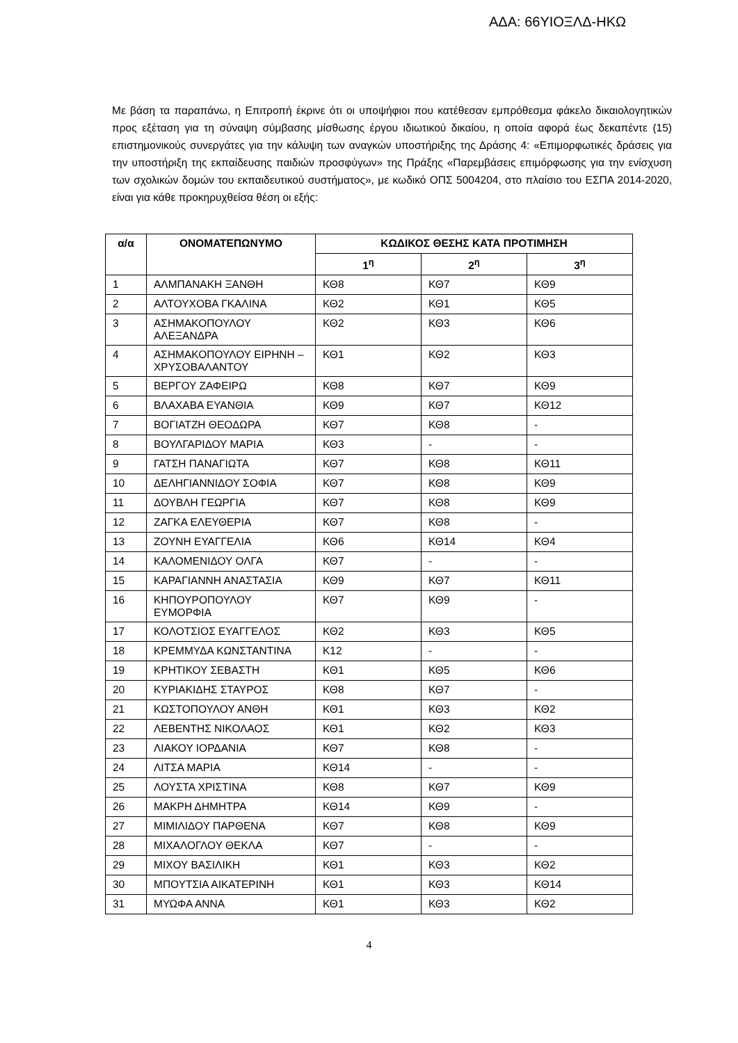ΑΔΑ: 66ΥΙΟΞΛΔ-ΗΚΩ
Με βάση τα παραπάνω, η Επιτροπή έκρινε ότι οι υποψήφιοι που κατέθεσαν εμπρόθεσμα φάκελο δικαιολογητικών προς εξέταση για τη σύναψη σύμβασης μίσθωσης έργου ιδιωτικού δικαίου, η οποία αφορά έως δεκαπέντε (15) επιστημονικούς συνεργάτες για την κάλυψη των αναγκών υποστήριξης της Δράσης 4: «Επιμορφωτικές δράσεις για την υποστήριξη της εκπαίδευσης παιδιών προσφύγων» της Πράξης «Παρεμβάσεις επιμόρφωσης για την ενίσχυση των σχολικών δομών του εκπαιδευτικού συστήματος», με κωδικό ΟΠΣ 5004204, στο πλαίσιο του ΕΣΠΑ 2014-2020, είναι για κάθε προκηρυχθείσα θέση οι εξής:
| α/α | ΟΝΟΜΑΤΕΠΩΝΥΜΟ | ΚΩΔΙΚΟΣ ΘΕΣΗΣ ΚΑΤΑ ΠΡΟΤΙΜΗΣΗ | | |
| --- | --- | --- | --- | --- |
| | | 1<sup>η</sup> | 2<sup>η</sup> | 3<sup>η</sup> |
| 1 | ΑΛΜΠΑΝΑΚΗ ΞΑΝΘΗ | ΚΘ8 | ΚΘ7 | ΚΘ9 |
| 2 | ΑΛΤΟΥΧΟΒΑ ΓΚΑΛΙΝΑ | ΚΘ2 | ΚΘ1 | ΚΘ5 |
| 3 | ΑΣΗΜΑΚΟΠΟΥΛΟΥ ΑΛΕΞΑΝΔΡΑ | ΚΘ2 | ΚΘ3 | ΚΘ6 |
| 4 | ΑΣΗΜΑΚΟΠΟΥΛΟΥ ΕΙΡΗΝΗ – ΧΡΥΣΟΒΑΛΑΝΤΟΥ | ΚΘ1 | ΚΘ2 | ΚΘ3 |
| 5 | ΒΕΡΓΟΥ ΖΑΦΕΙΡΩ | ΚΘ8 | ΚΘ7 | ΚΘ9 |
| 6 | ΒΛΑΧΑΒΑ ΕΥΑΝΘΙΑ | ΚΘ9 | ΚΘ7 | ΚΘ12 |
| 7 | ΒΟΓΙΑΤΖΗ ΘΕΟΔΩΡΑ | ΚΘ7 | ΚΘ8 | - |
| 8 | ΒΟΥΛΓΑΡΙΔΟΥ ΜΑΡΙΑ | ΚΘ3 | - | - |
| 9 | ΓΑΤΣΗ ΠΑΝΑΓΙΩΤΑ | ΚΘ7 | ΚΘ8 | ΚΘ11 |
| 10 | ΔΕΛΗΓΙΑΝΝΙΔΟΥ ΣΟΦΙΑ | ΚΘ7 | ΚΘ8 | ΚΘ9 |
| 11 | ΔΟΥΒΛΗ ΓΕΩΡΓΙΑ | ΚΘ7 | ΚΘ8 | ΚΘ9 |
| 12 | ΖΑΓΚΑ ΕΛΕΥΘΕΡΙΑ | ΚΘ7 | ΚΘ8 | - |
| 13 | ΖΟΥΝΗ ΕΥΑΓΓΕΛΙΑ | ΚΘ6 | ΚΘ14 | ΚΘ4 |
| 14 | ΚΑΛΟΜΕΝΙΔΟΥ ΟΛΓΑ | ΚΘ7 | - | - |
| 15 | ΚΑΡΑΓΙΑΝΝΗ ΑΝΑΣΤΑΣΙΑ | ΚΘ9 | ΚΘ7 | ΚΘ11 |
| 16 | ΚΗΠΟΥΡΟΠΟΥΛΟΥ ΕΥΜΟΡΦΙΑ | ΚΘ7 | ΚΘ9 | - |
| 17 | ΚΟΛΟΤΣΙΟΣ ΕΥΑΓΓΕΛΟΣ | ΚΘ2 | ΚΘ3 | ΚΘ5 |
| 18 | ΚΡΕΜΜΥΔΑ ΚΩΝΣΤΑΝΤΙΝΑ | Κ12 | - | - |
| 19 | ΚΡΗΤΙΚΟΥ ΣΕΒΑΣΤΗ | ΚΘ1 | ΚΘ5 | ΚΘ6 |
| 20 | ΚΥΡΙΑΚΙΔΗΣ ΣΤΑΥΡΟΣ | ΚΘ8 | ΚΘ7 | - |
| 21 | ΚΩΣΤΟΠΟΥΛΟΥ ΑΝΘΗ | ΚΘ1 | ΚΘ3 | ΚΘ2 |
| 22 | ΛΕΒΕΝΤΗΣ ΝΙΚΟΛΑΟΣ | ΚΘ1 | ΚΘ2 | ΚΘ3 |
| 23 | ΛΙΑΚΟΥ ΙΟΡΔΑΝΙΑ | ΚΘ7 | ΚΘ8 | - |
| 24 | ΛΙΤΣΑ ΜΑΡΙΑ | ΚΘ14 | - | - |
| 25 | ΛΟΥΣΤΑ ΧΡΙΣΤΙΝΑ | ΚΘ8 | ΚΘ7 | ΚΘ9 |
| 26 | ΜΑΚΡΗ ΔΗΜΗΤΡΑ | ΚΘ14 | ΚΘ9 | - |
| 27 | ΜΙΜΙΛΙΔΟΥ ΠΑΡΘΕΝΑ | ΚΘ7 | ΚΘ8 | ΚΘ9 |
| 28 | ΜΙΧΑΛΟΓΛΟΥ ΘΕΚΛΑ | ΚΘ7 | - | - |
| 29 | ΜΙΧΟΥ ΒΑΣΙΛΙΚΗ | ΚΘ1 | ΚΘ3 | ΚΘ2 |
| 30 | ΜΠΟΥΤΣΙΑ ΑΙΚΑΤΕΡΙΝΗ | ΚΘ1 | ΚΘ3 | ΚΘ14 |
| 31 | ΜΥΩΦΑ ΑΝΝΑ | ΚΘ1 | ΚΘ3 | ΚΘ2 |
4